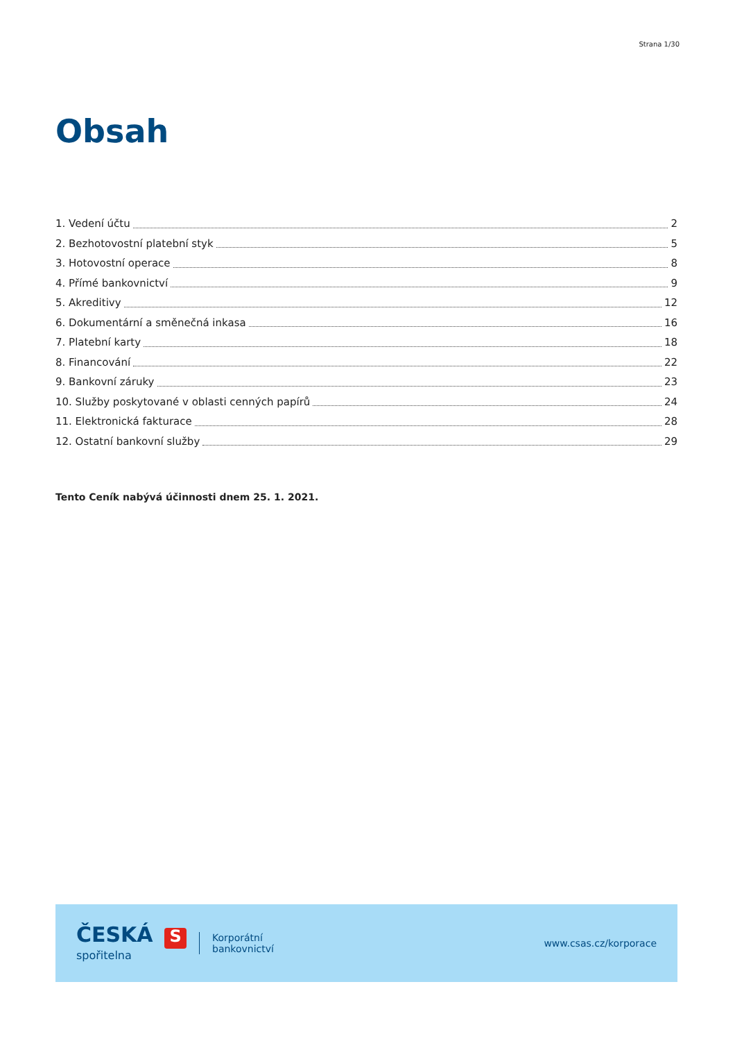Strana 1/30
Obsah
1. Vedení účtu 2
2. Bezhotovostní platební styk 5
3. Hotovostní operace 8
4. Přímé bankovnictví 9
5. Akreditivy 12
6. Dokumentární a směnečná inkasa 16
7. Platební karty 18
8. Financování 22
9. Bankovní záruky 23
10. Služby poskytované v oblasti cenných papírů 24
11. Elektronická fakturace 28
12. Ostatní bankovní služby 29
Tento Ceník nabývá účinnosti dnem 25. 1. 2021.
ČESKÁ S
spořitelna
Korporátní
bankovnictví
www.csas.cz/korporace